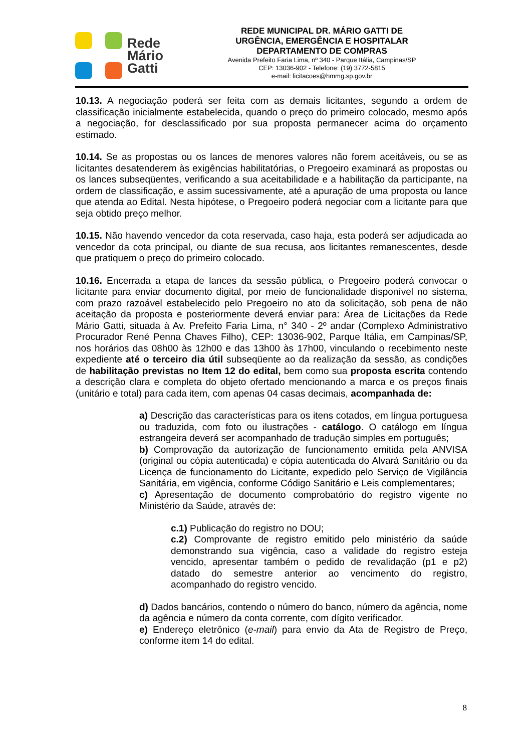Rede
Mário
Gatti
REDE MUNICIPAL DR. MÁRIO GATTI DE
URGÊNCIA, EMERGÊNCIA E HOSPITALAR
DEPARTAMENTO DE COMPRAS
Avenida Prefeito Faria Lima, nº 340 - Parque Itália, Campinas/SP
CEP: 13036-902 - Telefone: (19) 3772-5815
e-mail: licitacoes@hmmg.sp.gov.br
10.13. A negociação poderá ser feita com as demais licitantes, segundo a ordem de classificação inicialmente estabelecida, quando o preço do primeiro colocado, mesmo após a negociação, for desclassificado por sua proposta permanecer acima do orçamento estimado.
10.14. Se as propostas ou os lances de menores valores não forem aceitáveis, ou se as licitantes desatenderem às exigências habilitatórias, o Pregoeiro examinará as propostas ou os lances subseqüentes, verificando a sua aceitabilidade e a habilitação da participante, na ordem de classificação, e assim sucessivamente, até a apuração de uma proposta ou lance que atenda ao Edital. Nesta hipótese, o Pregoeiro poderá negociar com a licitante para que seja obtido preço melhor.
10.15. Não havendo vencedor da cota reservada, caso haja, esta poderá ser adjudicada ao vencedor da cota principal, ou diante de sua recusa, aos licitantes remanescentes, desde que pratiquem o preço do primeiro colocado.
10.16. Encerrada a etapa de lances da sessão pública, o Pregoeiro poderá convocar o licitante para enviar documento digital, por meio de funcionalidade disponível no sistema, com prazo razoável estabelecido pelo Pregoeiro no ato da solicitação, sob pena de não aceitação da proposta e posteriormente deverá enviar para: Área de Licitações da Rede Mário Gatti, situada à Av. Prefeito Faria Lima, n° 340 - 2º andar (Complexo Administrativo Procurador René Penna Chaves Filho), CEP: 13036-902, Parque Itália, em Campinas/SP, nos horários das 08h00 às 12h00 e das 13h00 às 17h00, vinculando o recebimento neste expediente até o terceiro dia útil subseqüente ao da realização da sessão, as condições de habilitação previstas no Item 12 do edital, bem como sua proposta escrita contendo a descrição clara e completa do objeto ofertado mencionando a marca e os preços finais (unitário e total) para cada item, com apenas 04 casas decimais, acompanhada de:
a) Descrição das características para os itens cotados, em língua portuguesa ou traduzida, com foto ou ilustrações - catálogo. O catálogo em língua estrangeira deverá ser acompanhado de tradução simples em português;
b) Comprovação da autorização de funcionamento emitida pela ANVISA (original ou cópia autenticada) e cópia autenticada do Alvará Sanitário ou da Licença de funcionamento do Licitante, expedido pelo Serviço de Vigilância Sanitária, em vigência, conforme Código Sanitário e Leis complementares;
c) Apresentação de documento comprobatório do registro vigente no Ministério da Saúde, através de:
c.1) Publicação do registro no DOU;
c.2) Comprovante de registro emitido pelo ministério da saúde demonstrando sua vigência, caso a validade do registro esteja vencido, apresentar também o pedido de revalidação (p1 e p2) datado do semestre anterior ao vencimento do registro, acompanhado do registro vencido.
d) Dados bancários, contendo o número do banco, número da agência, nome da agência e número da conta corrente, com dígito verificador.
e) Endereço eletrônico (e-mail) para envio da Ata de Registro de Preço, conforme item 14 do edital.
8